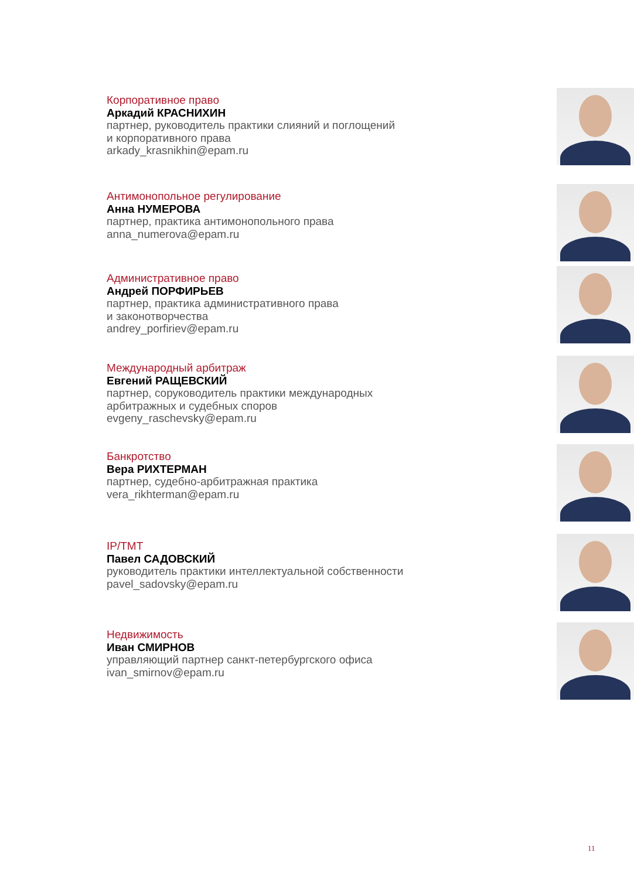Корпоративное право
Аркадий КРАСНИХИН
партнер, руководитель практики слияний и поглощений
и корпоративного права
arkady_krasnikhin@epam.ru
Антимонопольное регулирование
Анна НУМЕРОВА
партнер, практика антимонопольного права
anna_numerova@epam.ru
Административное право
Андрей ПОРФИРЬЕВ
партнер, практика административного права
и законотворчества
andrey_porfiriev@epam.ru
Международный арбитраж
Евгений РАЩЕВСКИЙ
партнер, соруководитель практики международных
арбитражных и судебных споров
evgeny_raschevsky@epam.ru
Банкротство
Вера РИХТЕРМАН
партнер, судебно-арбитражная практика
vera_rikhterman@epam.ru
IP/TMT
Павел САДОВСКИЙ
руководитель практики интеллектуальной собственности
pavel_sadovsky@epam.ru
Недвижимость
Иван СМИРНОВ
управляющий партнер санкт-петербургского офиса
ivan_smirnov@epam.ru
11